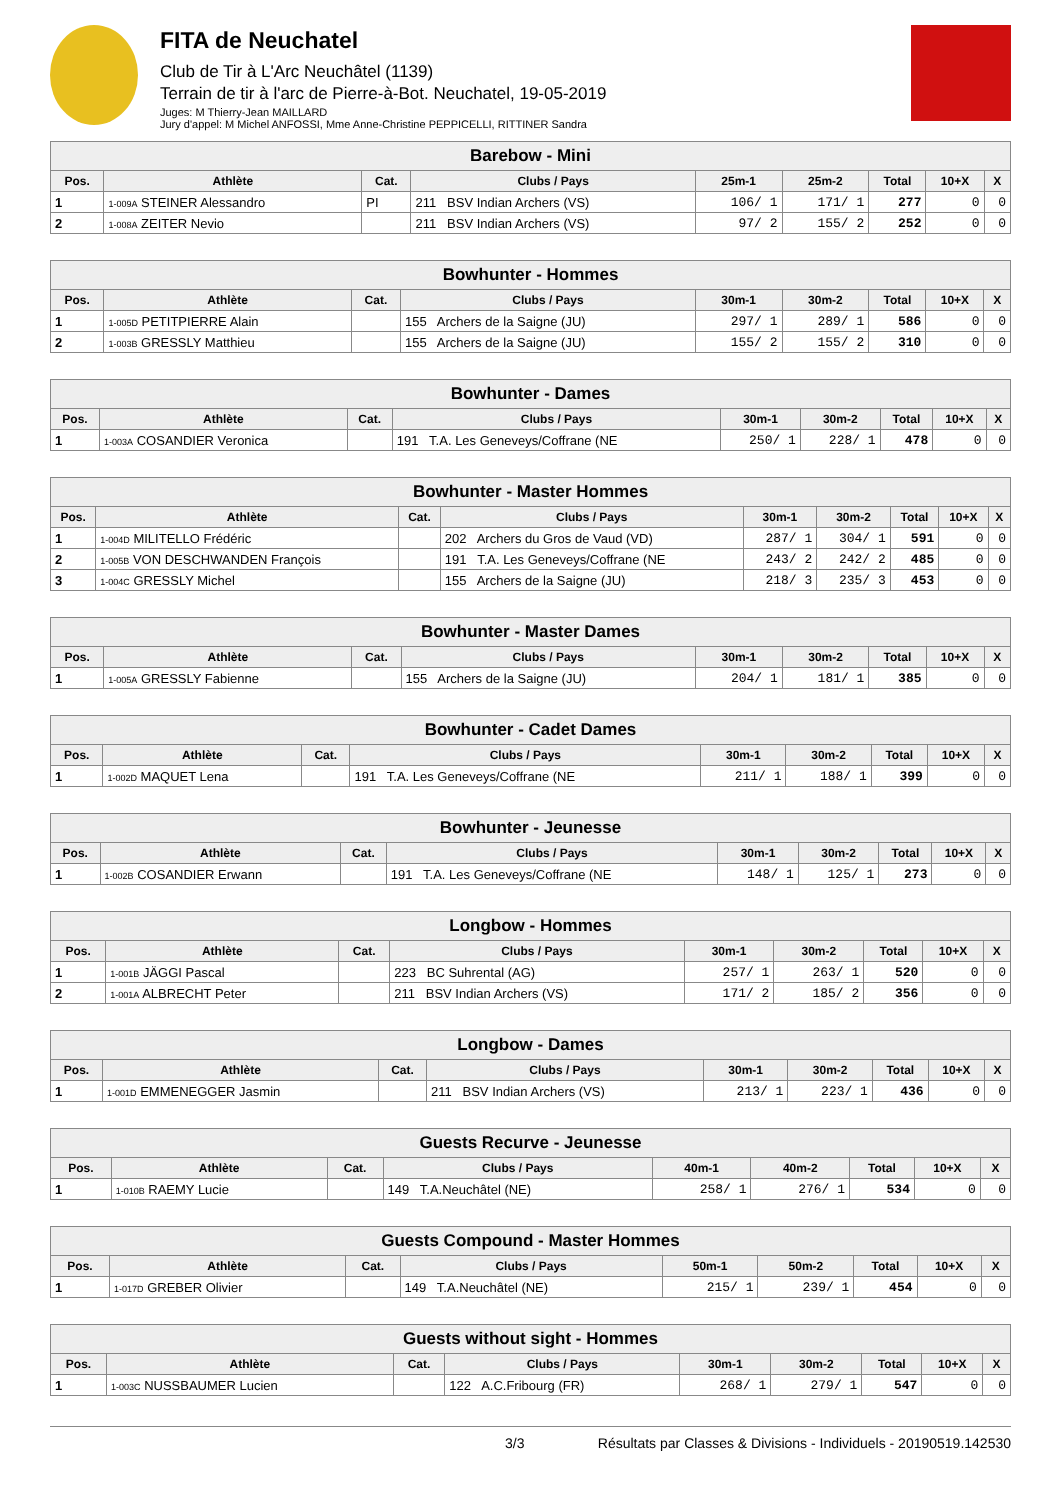FITA de Neuchatel
Club de Tir à L'Arc Neuchâtel (1139)
Terrain de tir à l'arc de Pierre-à-Bot. Neuchatel, 19-05-2019
Juges: M Thierry-Jean MAILLARD
Jury d'appel: M Michel ANFOSSI, Mme Anne-Christine PEPPICELLI, RITTINER Sandra
| Barebow - Mini | | | | | | | | |
| --- | --- | --- | --- | --- | --- | --- | --- | --- |
| Pos. | Athlète | Cat. | Clubs / Pays | 25m-1 | 25m-2 | Total | 10+X | X |
| 1 | 1-009A STEINER Alessandro | PI | 211 BSV Indian Archers (VS) | 106/ 1 | 171/ 1 | 277 | 0 | 0 |
| 2 | 1-008A ZEITER Nevio | | 211 BSV Indian Archers (VS) | 97/ 2 | 155/ 2 | 252 | 0 | 0 |
| Bowhunter - Hommes | | | | | | | | |
| --- | --- | --- | --- | --- | --- | --- | --- | --- |
| Pos. | Athlète | Cat. | Clubs / Pays | 30m-1 | 30m-2 | Total | 10+X | X |
| 1 | 1-005D PETITPIERRE Alain | | 155 Archers de la Saigne (JU) | 297/ 1 | 289/ 1 | 586 | 0 | 0 |
| 2 | 1-003B GRESSLY Matthieu | | 155 Archers de la Saigne (JU) | 155/ 2 | 155/ 2 | 310 | 0 | 0 |
| Bowhunter - Dames | | | | | | | | |
| --- | --- | --- | --- | --- | --- | --- | --- | --- |
| Pos. | Athlète | Cat. | Clubs / Pays | 30m-1 | 30m-2 | Total | 10+X | X |
| 1 | 1-003A COSANDIER Veronica | | 191 T.A. Les Geneveys/Coffrane (NE | 250/ 1 | 228/ 1 | 478 | 0 | 0 |
| Bowhunter - Master Hommes | | | | | | | | |
| --- | --- | --- | --- | --- | --- | --- | --- | --- |
| Pos. | Athlète | Cat. | Clubs / Pays | 30m-1 | 30m-2 | Total | 10+X | X |
| 1 | 1-004D MILITELLO Frédéric | | 202 Archers du Gros de Vaud (VD) | 287/ 1 | 304/ 1 | 591 | 0 | 0 |
| 2 | 1-005B VON DESCHWANDEN François | | 191 T.A. Les Geneveys/Coffrane (NE | 243/ 2 | 242/ 2 | 485 | 0 | 0 |
| 3 | 1-004C GRESSLY Michel | | 155 Archers de la Saigne (JU) | 218/ 3 | 235/ 3 | 453 | 0 | 0 |
| Bowhunter - Master Dames | | | | | | | | |
| --- | --- | --- | --- | --- | --- | --- | --- | --- |
| Pos. | Athlète | Cat. | Clubs / Pays | 30m-1 | 30m-2 | Total | 10+X | X |
| 1 | 1-005A GRESSLY Fabienne | | 155 Archers de la Saigne (JU) | 204/ 1 | 181/ 1 | 385 | 0 | 0 |
| Bowhunter - Cadet Dames | | | | | | | | |
| --- | --- | --- | --- | --- | --- | --- | --- | --- |
| Pos. | Athlète | Cat. | Clubs / Pays | 30m-1 | 30m-2 | Total | 10+X | X |
| 1 | 1-002D MAQUET Lena | | 191 T.A. Les Geneveys/Coffrane (NE | 211/ 1 | 188/ 1 | 399 | 0 | 0 |
| Bowhunter - Jeunesse | | | | | | | | |
| --- | --- | --- | --- | --- | --- | --- | --- | --- |
| Pos. | Athlète | Cat. | Clubs / Pays | 30m-1 | 30m-2 | Total | 10+X | X |
| 1 | 1-002B COSANDIER Erwann | | 191 T.A. Les Geneveys/Coffrane (NE | 148/ 1 | 125/ 1 | 273 | 0 | 0 |
| Longbow - Hommes | | | | | | | | |
| --- | --- | --- | --- | --- | --- | --- | --- | --- |
| Pos. | Athlète | Cat. | Clubs / Pays | 30m-1 | 30m-2 | Total | 10+X | X |
| 1 | 1-001B JÄGGI Pascal | | 223 BC Suhrental (AG) | 257/ 1 | 263/ 1 | 520 | 0 | 0 |
| 2 | 1-001A ALBRECHT Peter | | 211 BSV Indian Archers (VS) | 171/ 2 | 185/ 2 | 356 | 0 | 0 |
| Longbow - Dames | | | | | | | | |
| --- | --- | --- | --- | --- | --- | --- | --- | --- |
| Pos. | Athlète | Cat. | Clubs / Pays | 30m-1 | 30m-2 | Total | 10+X | X |
| 1 | 1-001D EMMENEGGER Jasmin | | 211 BSV Indian Archers (VS) | 213/ 1 | 223/ 1 | 436 | 0 | 0 |
| Guests Recurve - Jeunesse | | | | | | | | |
| --- | --- | --- | --- | --- | --- | --- | --- | --- |
| Pos. | Athlète | Cat. | Clubs / Pays | 40m-1 | 40m-2 | Total | 10+X | X |
| 1 | 1-010B RAEMY Lucie | | 149 T.A.Neuchâtel (NE) | 258/ 1 | 276/ 1 | 534 | 0 | 0 |
| Guests Compound - Master Hommes | | | | | | | | |
| --- | --- | --- | --- | --- | --- | --- | --- | --- |
| Pos. | Athlète | Cat. | Clubs / Pays | 50m-1 | 50m-2 | Total | 10+X | X |
| 1 | 1-017D GREBER Olivier | | 149 T.A.Neuchâtel (NE) | 215/ 1 | 239/ 1 | 454 | 0 | 0 |
| Guests without sight - Hommes | | | | | | | | |
| --- | --- | --- | --- | --- | --- | --- | --- | --- |
| Pos. | Athlète | Cat. | Clubs / Pays | 30m-1 | 30m-2 | Total | 10+X | X |
| 1 | 1-003C NUSSBAUMER Lucien | | 122 A.C.Fribourg (FR) | 268/ 1 | 279/ 1 | 547 | 0 | 0 |
3/3 Résultats par Classes & Divisions - Individuels - 20190519.142530